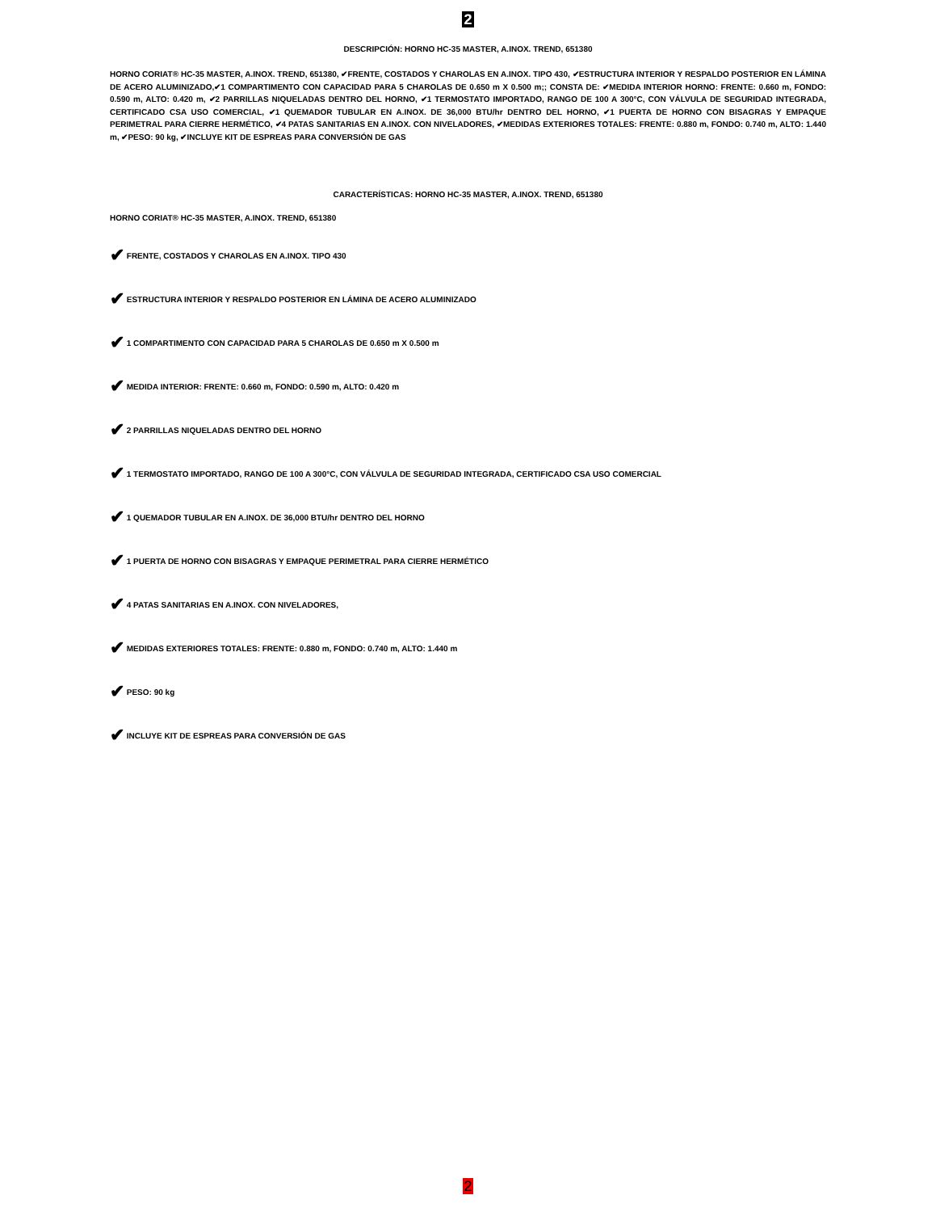2
DESCRIPCIÓN: HORNO HC-35 MASTER, A.INOX. TREND, 651380
HORNO CORIAT® HC-35 MASTER, A.INOX. TREND, 651380, ✔FRENTE, COSTADOS Y CHAROLAS EN A.INOX. TIPO 430, ✔ESTRUCTURA INTERIOR Y RESPALDO POSTERIOR EN LÁMINA DE ACERO ALUMINIZADO,✔1 COMPARTIMENTO CON CAPACIDAD PARA 5 CHAROLAS DE 0.650 m X 0.500 m;; CONSTA DE: ✔MEDIDA INTERIOR HORNO: FRENTE: 0.660 m, FONDO: 0.590 m, ALTO: 0.420 m, ✔2 PARRILLAS NIQUELADAS DENTRO DEL HORNO, ✔1 TERMOSTATO IMPORTADO, RANGO DE 100 A 300°C, CON VÁLVULA DE SEGURIDAD INTEGRADA, CERTIFICADO CSA USO COMERCIAL, ✔1 QUEMADOR TUBULAR EN A.INOX. DE 36,000 BTU/hr DENTRO DEL HORNO, ✔1 PUERTA DE HORNO CON BISAGRAS Y EMPAQUE PERIMETRAL PARA CIERRE HERMÉTICO, ✔4 PATAS SANITARIAS EN A.INOX. CON NIVELADORES, ✔MEDIDAS EXTERIORES TOTALES: FRENTE: 0.880 m, FONDO: 0.740 m, ALTO: 1.440 m, ✔PESO: 90 kg, ✔INCLUYE KIT DE ESPREAS PARA CONVERSIÓN DE GAS
CARACTERÍSTICAS: HORNO HC-35 MASTER, A.INOX. TREND, 651380
HORNO CORIAT® HC-35 MASTER, A.INOX. TREND, 651380
✔ FRENTE, COSTADOS Y CHAROLAS EN A.INOX. TIPO 430
✔ ESTRUCTURA INTERIOR Y RESPALDO POSTERIOR EN LÁMINA DE ACERO ALUMINIZADO
✔ 1 COMPARTIMENTO CON CAPACIDAD PARA 5 CHAROLAS DE 0.650 m X 0.500 m
✔ MEDIDA INTERIOR: FRENTE: 0.660 m, FONDO: 0.590 m, ALTO: 0.420 m
✔ 2 PARRILLAS NIQUELADAS DENTRO DEL HORNO
✔ 1 TERMOSTATO IMPORTADO, RANGO DE 100 A 300°C, CON VÁLVULA DE SEGURIDAD INTEGRADA, CERTIFICADO CSA USO COMERCIAL
✔ 1 QUEMADOR TUBULAR EN A.INOX. DE 36,000 BTU/hr DENTRO DEL HORNO
✔ 1 PUERTA DE HORNO CON BISAGRAS Y EMPAQUE PERIMETRAL PARA CIERRE HERMÉTICO
✔ 4 PATAS SANITARIAS EN A.INOX. CON NIVELADORES,
✔ MEDIDAS EXTERIORES TOTALES: FRENTE: 0.880 m, FONDO: 0.740 m, ALTO: 1.440 m
✔ PESO: 90 kg
✔ INCLUYE KIT DE ESPREAS PARA CONVERSIÓN DE GAS
2